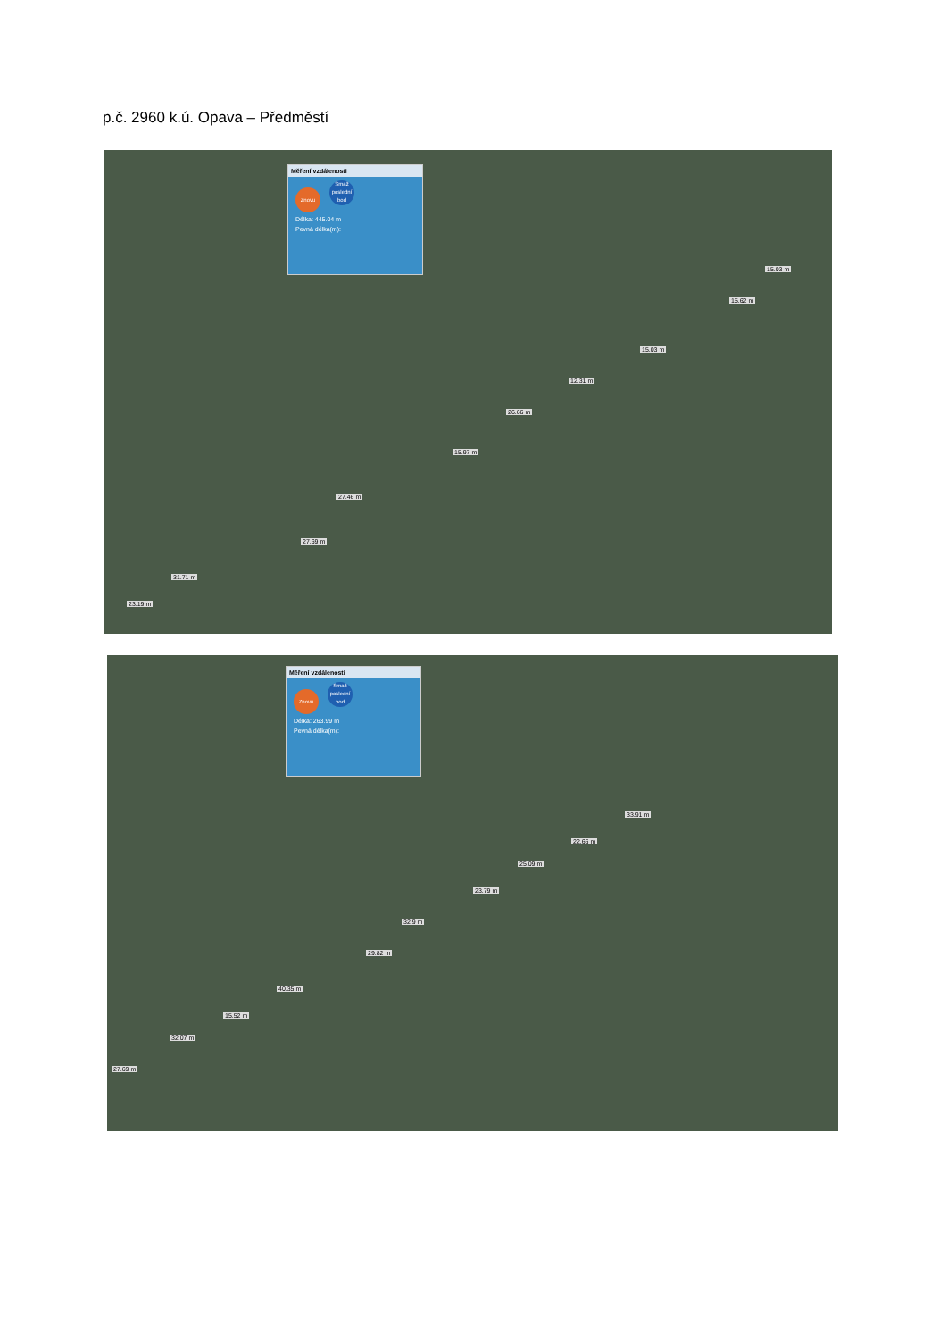p.č. 2960 k.ú. Opava – Předměstí
Měření vzdálenosti
Znovu Smaž poslední bod
Délka: 445.04 m
Pevná délka(m):
15.03 m
15.62 m
15.03 m
12.31 m
26.66 m
15.97 m
27.46 m
27.69 m
31.71 m
23.19 m
Měření vzdálenosti
Znovu Smaž poslední bod
Délka: 263.99 m
Pevná délka(m):
33.91 m
22.66 m
25.09 m
23.79 m
32.9 m
29.82 m
40.35 m
15.52 m
32.07 m
27.69 m